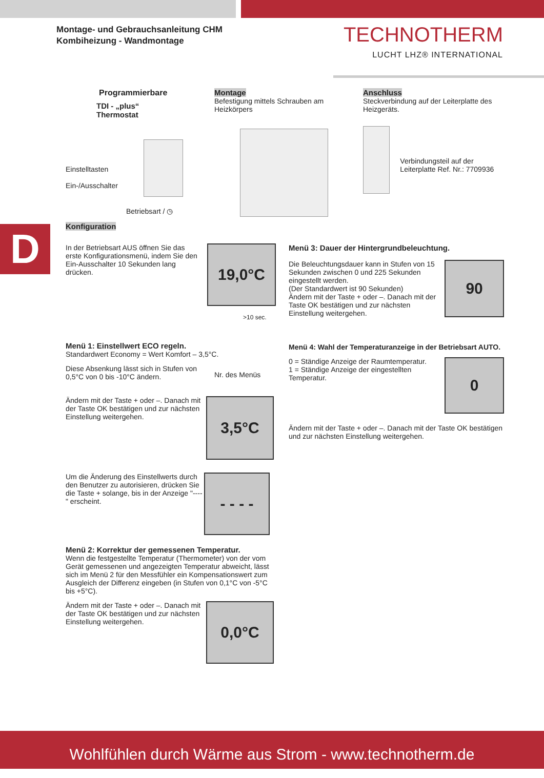Montage- und Gebrauchsanleitung CHM
Kombiheizung - Wandmontage
TECHNOTHERM
LUCHT LHZ® INTERNATIONAL
Programmierbare
TDI - „plus“
Thermostat
Einstelltasten
Ein-/Ausschalter
Betriebsart / ◷
Montage
Befestigung mittels Schrauben am Heizkörpers
Anschluss
Steckverbindung auf der Leiterplatte des Heizgeräts.
Verbindungsteil auf der Leiterplatte Ref. Nr.: 7709936
D
Konfiguration
In der Betriebsart AUS öffnen Sie das erste Konfigurationsmenü, indem Sie den Ein-Ausschalter 10 Sekunden lang drücken.
19,0°C
>10 sec.
Menü 1: Einstellwert ECO regeln.
Standardwert Economy = Wert Komfort – 3,5°C.
Diese Absenkung lässt sich in Stufen von 0,5°C von 0 bis -10°C ändern.
Nr. des Menüs
Ändern mit der Taste + oder –. Danach mit der Taste OK bestätigen und zur nächsten Einstellung weitergehen.
3,5°C
Um die Änderung des Einstellwerts durch den Benutzer zu autorisieren, drücken Sie die Taste + solange, bis in der Anzeige "----" erscheint.
- - - -
Menü 2: Korrektur der gemessenen Temperatur.
Wenn die festgestellte Temperatur (Thermometer) von der vom Gerät gemessenen und angezeigten Temperatur abweicht, lässt sich im Menü 2 für den Messfühler ein Kompensationswert zum Ausgleich der Differenz eingeben (in Stufen von 0,1°C von -5°C bis +5°C).
Ändern mit der Taste + oder –. Danach mit der Taste OK bestätigen und zur nächsten Einstellung weitergehen.
0,0°C
Menü 3: Dauer der Hintergrundbeleuchtung.
Die Beleuchtungsdauer kann in Stufen von 15 Sekunden zwischen 0 und 225 Sekunden eingestellt werden.
(Der Standardwert ist 90 Sekunden)
Ändern mit der Taste + oder –. Danach mit der Taste OK bestätigen und zur nächsten Einstellung weitergehen.
90
Menü 4: Wahl der Temperaturanzeige in der Betriebsart AUTO.
0 = Ständige Anzeige der Raumtemperatur.
1 = Ständige Anzeige der eingestellten Temperatur.
0
Ändern mit der Taste + oder –. Danach mit der Taste OK bestätigen und zur nächsten Einstellung weitergehen.
Wohlfühlen durch Wärme aus Strom - www.technotherm.de